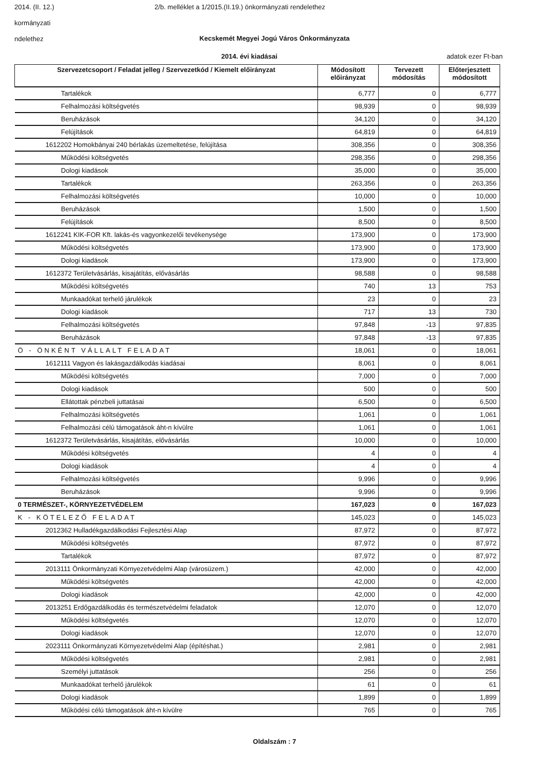2014. (II. 12.) 2/b. melléklet a 1/2015.(II.19.) önkormányzati rendelethez
kormányzati
ndelethez
Kecskemét Megyei Jogú Város Önkormányzata
2014. évi kiadásai adatok ezer Ft-ban
| Szervezetcsoport / Feladat jelleg / Szervezetkód / Kiemelt előirányzat | Módosított előirányzat | Tervezett módosítás | Előterjesztett módosított |
| --- | --- | --- | --- |
| Tartalékok | 6,777 | 0 | 6,777 |
| Felhalmozási költségvetés | 98,939 | 0 | 98,939 |
| Beruházások | 34,120 | 0 | 34,120 |
| Felújítások | 64,819 | 0 | 64,819 |
| 1612202 Homokbányai 240 bérlakás üzemeltetése, felújítása | 308,356 | 0 | 308,356 |
| Működési költségvetés | 298,356 | 0 | 298,356 |
| Dologi kiadások | 35,000 | 0 | 35,000 |
| Tartalékok | 263,356 | 0 | 263,356 |
| Felhalmozási költségvetés | 10,000 | 0 | 10,000 |
| Beruházások | 1,500 | 0 | 1,500 |
| Felújítások | 8,500 | 0 | 8,500 |
| 1612241 KIK-FOR Kft. lakás-és vagyonkezelői tevékenysége | 173,900 | 0 | 173,900 |
| Működési költségvetés | 173,900 | 0 | 173,900 |
| Dologi kiadások | 173,900 | 0 | 173,900 |
| 1612372 Területvásárlás, kisajátítás, elővásárlás | 98,588 | 0 | 98,588 |
| Működési költségvetés | 740 | 13 | 753 |
| Munkaadókat terhelő járulékok | 23 | 0 | 23 |
| Dologi kiadások | 717 | 13 | 730 |
| Felhalmozási költségvetés | 97,848 | -13 | 97,835 |
| Beruházások | 97,848 | -13 | 97,835 |
| Ö - ÖNKÉNT VÁLLALT FELADAT | 18,061 | 0 | 18,061 |
| 1612111 Vagyon és lakásgazdálkodás kiadásai | 8,061 | 0 | 8,061 |
| Működési költségvetés | 7,000 | 0 | 7,000 |
| Dologi kiadások | 500 | 0 | 500 |
| Ellátottak pénzbeli juttatásai | 6,500 | 0 | 6,500 |
| Felhalmozási költségvetés | 1,061 | 0 | 1,061 |
| Felhalmozási célú támogatások áht-n kívülre | 1,061 | 0 | 1,061 |
| 1612372 Területvásárlás, kisajátítás, elővásárlás | 10,000 | 0 | 10,000 |
| Működési költségvetés | 4 | 0 | 4 |
| Dologi kiadások | 4 | 0 | 4 |
| Felhalmozási költségvetés | 9,996 | 0 | 9,996 |
| Beruházások | 9,996 | 0 | 9,996 |
| 0 TERMÉSZET-, KÖRNYEZETVÉDELEM | 167,023 | 0 | 167,023 |
| K - KÖTELEZŐ FELADAT | 145,023 | 0 | 145,023 |
| 2012362 Hulladékgazdálkodási Fejlesztési Alap | 87,972 | 0 | 87,972 |
| Működési költségvetés | 87,972 | 0 | 87,972 |
| Tartalékok | 87,972 | 0 | 87,972 |
| 2013111 Önkormányzati Környezetvédelmi Alap (városüzem.) | 42,000 | 0 | 42,000 |
| Működési költségvetés | 42,000 | 0 | 42,000 |
| Dologi kiadások | 42,000 | 0 | 42,000 |
| 2013251 Erdőgazdálkodás és természetvédelmi feladatok | 12,070 | 0 | 12,070 |
| Működési költségvetés | 12,070 | 0 | 12,070 |
| Dologi kiadások | 12,070 | 0 | 12,070 |
| 2023111 Önkormányzati Környezetvédelmi Alap (építéshat.) | 2,981 | 0 | 2,981 |
| Működési költségvetés | 2,981 | 0 | 2,981 |
| Személyi juttatások | 256 | 0 | 256 |
| Munkaadókat terhelő járulékok | 61 | 0 | 61 |
| Dologi kiadások | 1,899 | 0 | 1,899 |
| Működési célú támogatások áht-n kívülre | 765 | 0 | 765 |
Oldalszám : 7